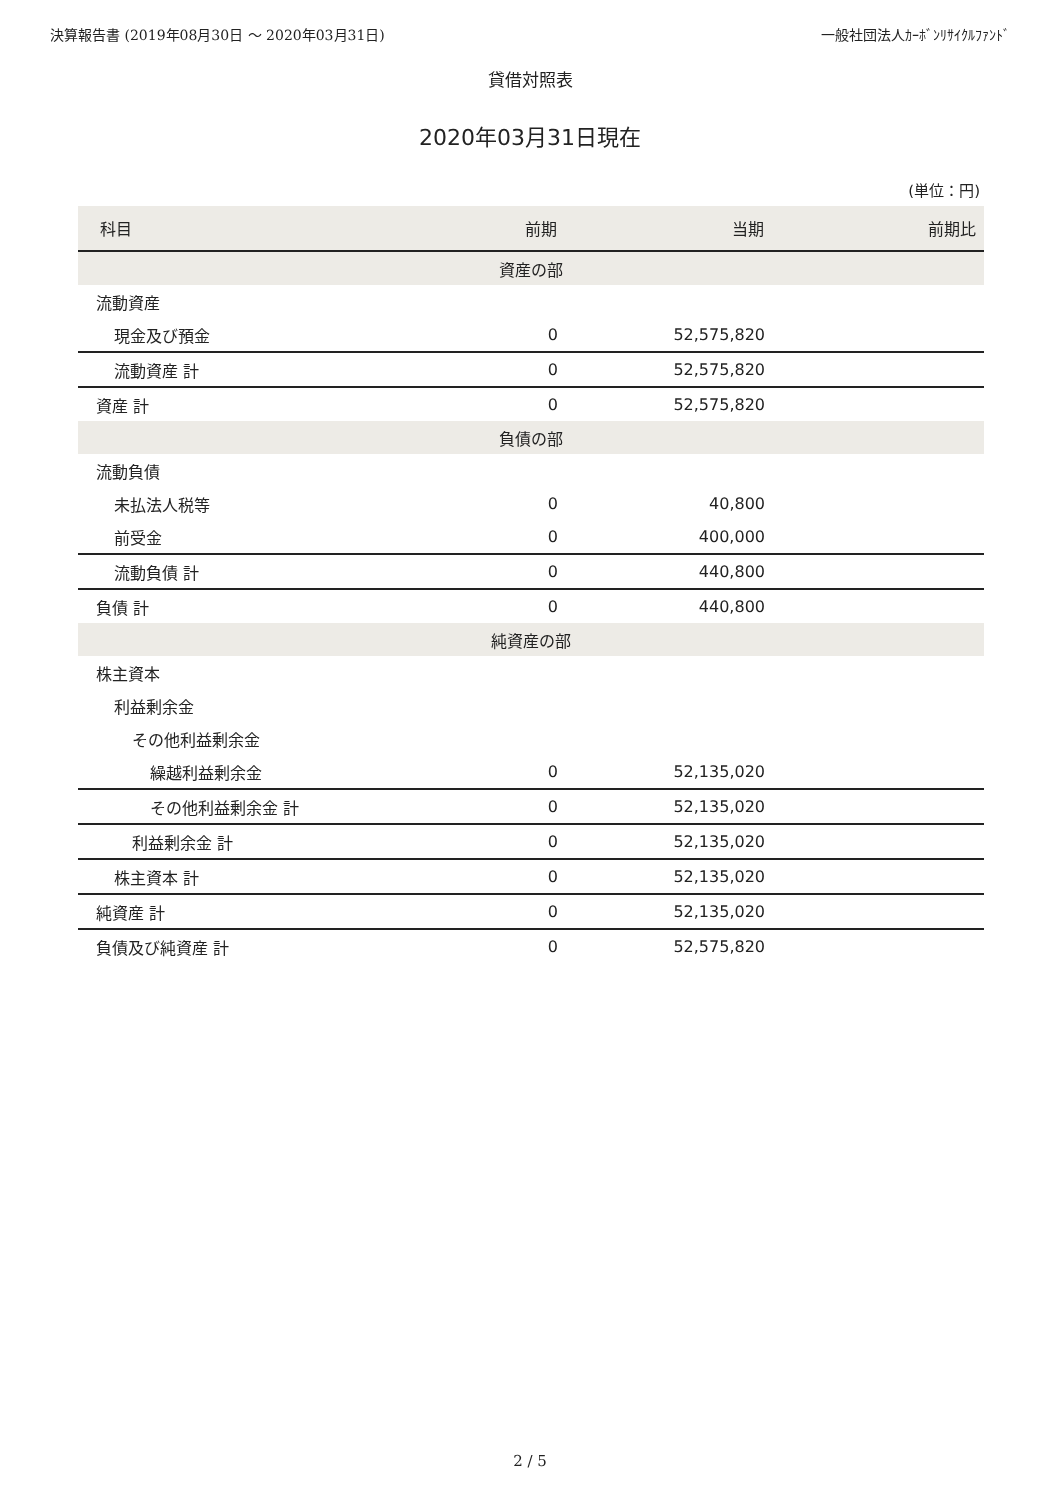決算報告書 (2019年08月30日 〜 2020年03月31日) 一般社団法人ｶｰﾎﾞﾝﾘｻｲｸﾙﾌｧﾝﾄﾞ
貸借対照表
2020年03月31日現在
(単位：円)
| 科目 | 前期 | 当期 | 前期比 |
| --- | --- | --- | --- |
| 資産の部 | | | |
| 流動資産 | | | |
| 現金及び預金 | 0 | 52,575,820 | |
| 流動資産 計 | 0 | 52,575,820 | |
| 資産 計 | 0 | 52,575,820 | |
| 負債の部 | | | |
| 流動負債 | | | |
| 未払法人税等 | 0 | 40,800 | |
| 前受金 | 0 | 400,000 | |
| 流動負債 計 | 0 | 440,800 | |
| 負債 計 | 0 | 440,800 | |
| 純資産の部 | | | |
| 株主資本 | | | |
| 利益剰余金 | | | |
| その他利益剰余金 | | | |
| 繰越利益剰余金 | 0 | 52,135,020 | |
| その他利益剰余金 計 | 0 | 52,135,020 | |
| 利益剰余金 計 | 0 | 52,135,020 | |
| 株主資本 計 | 0 | 52,135,020 | |
| 純資産 計 | 0 | 52,135,020 | |
| 負債及び純資産 計 | 0 | 52,575,820 | |
2 / 5